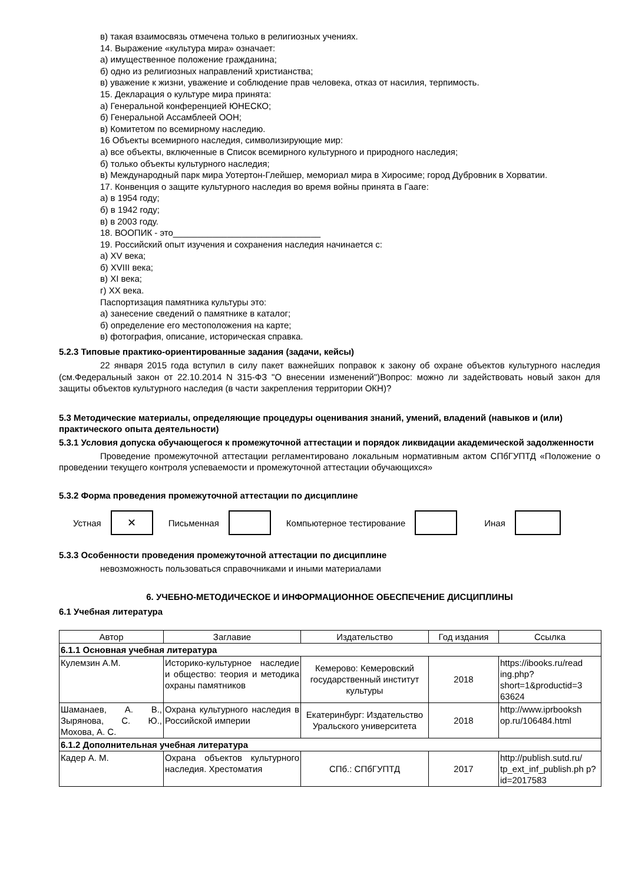в) такая взаимосвязь отмечена только в религиозных учениях.
14. Выражение «культура мира» означает:
а) имущественное положение гражданина;
б) одно из религиозных направлений христианства;
в) уважение к жизни, уважение и соблюдение прав человека, отказ от насилия, терпимость.
15. Декларация о культуре мира принята:
а) Генеральной конференцией ЮНЕСКО;
б) Генеральной Ассамблеей ООН;
в) Комитетом по всемирному наследию.
16 Объекты всемирного наследия, символизирующие мир:
а) все объекты, включенные в Список всемирного культурного и природного наследия;
б) только объекты культурного наследия;
в) Международный парк мира Уотертон-Глейшер, мемориал мира в Хиросиме; город Дубровник в Хорватии.
17. Конвенция о защите культурного наследия во время войны принята в Гааге:
а) в 1954 году;
б) в 1942 году;
в) в 2003 году.
18. ВООПИК - это______________________________
19. Российский опыт изучения и сохранения наследия начинается с:
а) XV века;
б) XVIII века;
в) XI века;
г) XX века.
Паспортизация памятника культуры это:
а) занесение сведений о памятнике в каталог;
б) определение его местоположения на карте;
в) фотография, описание, историческая справка.
5.2.3 Типовые практико-ориентированные задания (задачи, кейсы)
22 января 2015 года вступил в силу пакет важнейших поправок к закону об охране объектов культурного наследия (см.Федеральный закон от 22.10.2014 N 315-ФЗ "О внесении изменений")Вопрос: можно ли задействовать новый закон для защиты объектов культурного наследия (в части закрепления территории ОКН)?
5.3 Методические материалы, определяющие процедуры оценивания знаний, умений, владений (навыков и (или) практического опыта деятельности)
5.3.1 Условия допуска обучающегося к промежуточной аттестации и порядок ликвидации академической задолженности
Проведение промежуточной аттестации регламентировано локальным нормативным актом СПбГУПТД «Положение о проведении текущего контроля успеваемости и промежуточной аттестации обучающихся»
5.3.2 Форма проведения промежуточной аттестации по дисциплине
Устная
✕
Письменная Компьютерное тестирование Иная
5.3.3 Особенности проведения промежуточной аттестации по дисциплине
невозможность пользоваться справочниками и иными материалами
6. УЧЕБНО-МЕТОДИЧЕСКОЕ И ИНФОРМАЦИОННОЕ ОБЕСПЕЧЕНИЕ ДИСЦИПЛИНЫ
6.1 Учебная литература
| Автор | Заглавие | Издательство | Год издания | Ссылка |
| --- | --- | --- | --- | --- |
| 6.1.1 Основная учебная литература | | | | |
| Кулемзин А.М. | Историко-культурное наследие и общество: теория и методика охраны памятников | Кемерово: Кемеровский государственный институт культуры | 2018 | https://ibooks.ru/read ing.php?short=1&productid=3 63624 |
| Шаманаев, А. В., Зырянова, С. Ю., Мохова, А. С. | Охрана культурного наследия в Российской империи | Екатеринбург: Издательство Уральского университета | 2018 | http://www.iprbooksh op.ru/106484.html |
| 6.1.2 Дополнительная учебная литература | | | | |
| Кадер А. М. | Охрана объектов культурного наследия. Хрестоматия | СПб.: СПбГУПТД | 2017 | http://publish.sutd.ru/ tp_ext_inf_publish.ph p?id=2017583 |